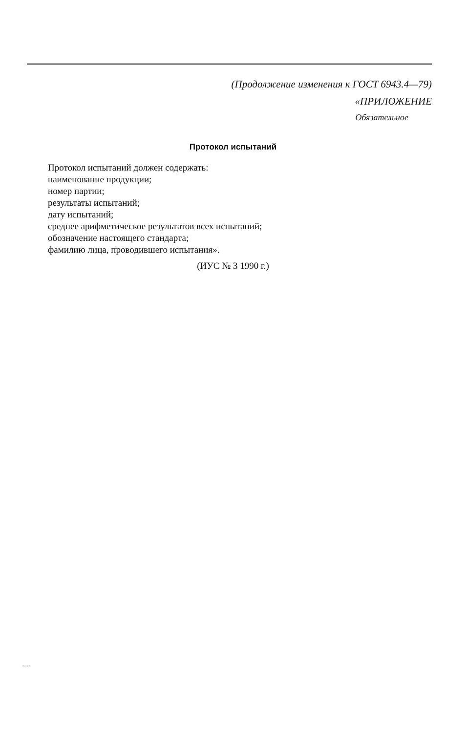(Продолжение изменения к ГОСТ 6943.4—79)
«ПРИЛОЖЕНИЕ
Обязательное
Протокол испытаний
Протокол испытаний должен содержать:
наименование продукции;
номер партии;
результаты испытаний;
дату испытаний;
среднее арифметическое результатов всех испытаний;
обозначение настоящего стандарта;
фамилию лица, проводившего испытания».
(ИУС № 3 1990 г.)
6943.4-79